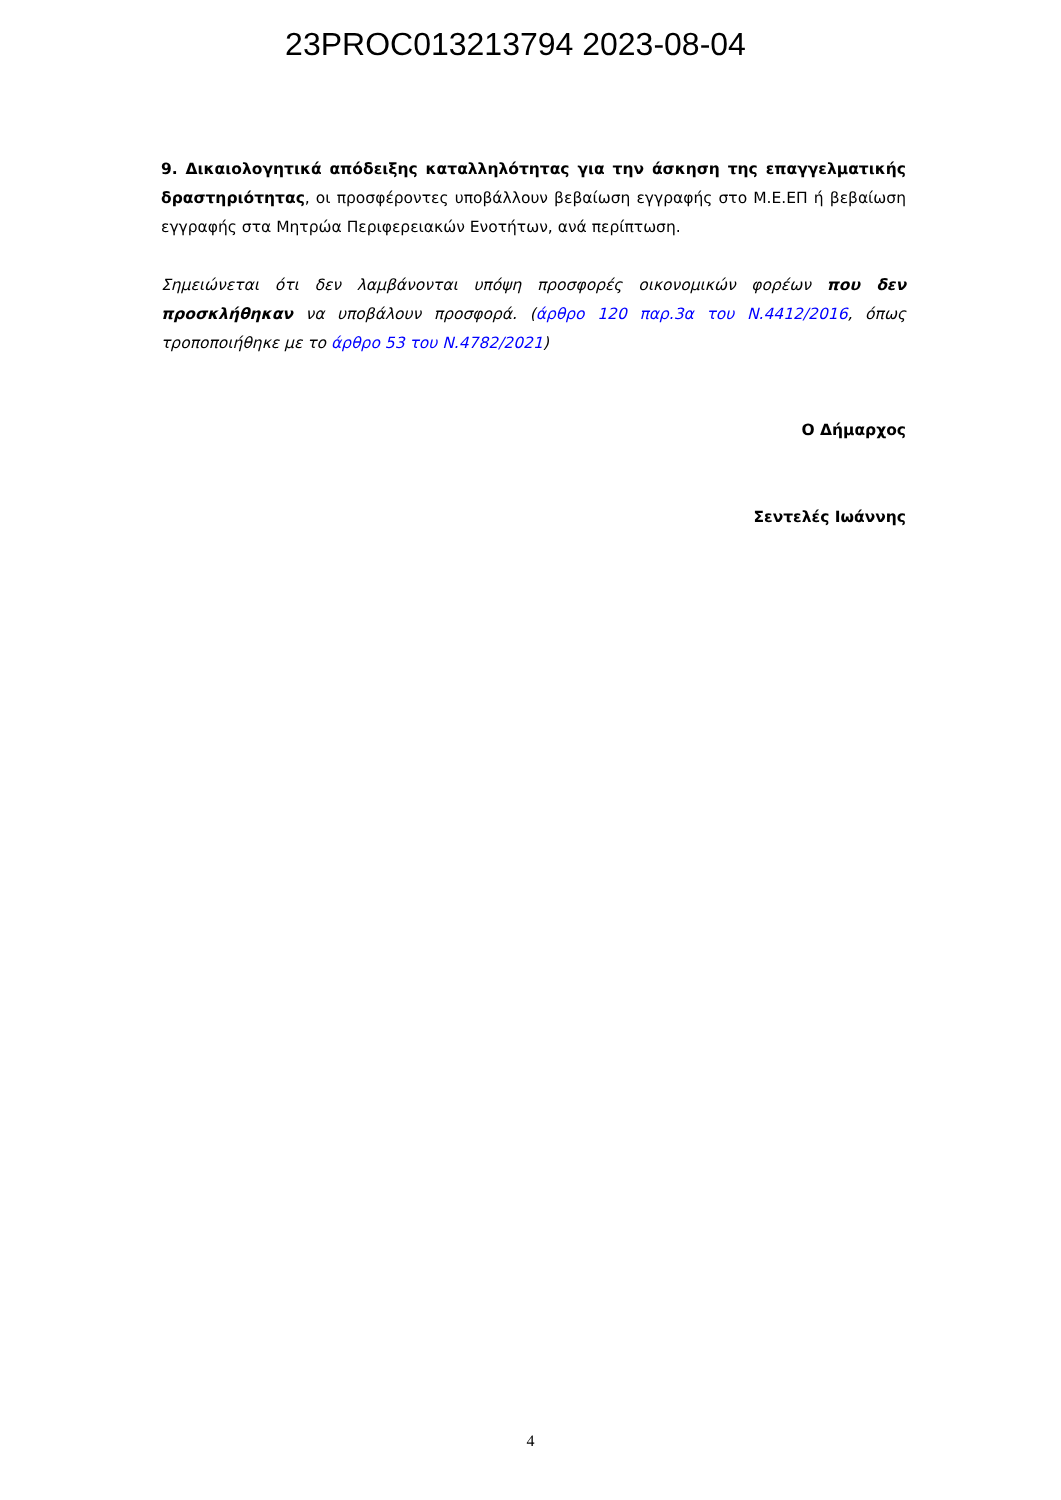23PROC013213794 2023-08-04
9. Δικαιολογητικά απόδειξης καταλληλότητας για την άσκηση της επαγγελματικής δραστηριότητας, οι προσφέροντες υποβάλλουν βεβαίωση εγγραφής στο Μ.Ε.ΕΠ ή βεβαίωση εγγραφής στα Μητρώα Περιφερειακών Ενοτήτων, ανά περίπτωση.
Σημειώνεται ότι δεν λαμβάνονται υπόψη προσφορές οικονομικών φορέων που δεν προσκλήθηκαν να υποβάλουν προσφορά. (άρθρο 120 παρ.3α του Ν.4412/2016, όπως τροποποιήθηκε με το άρθρο 53 του Ν.4782/2021)
Ο Δήμαρχος
Σεντελές Ιωάννης
4